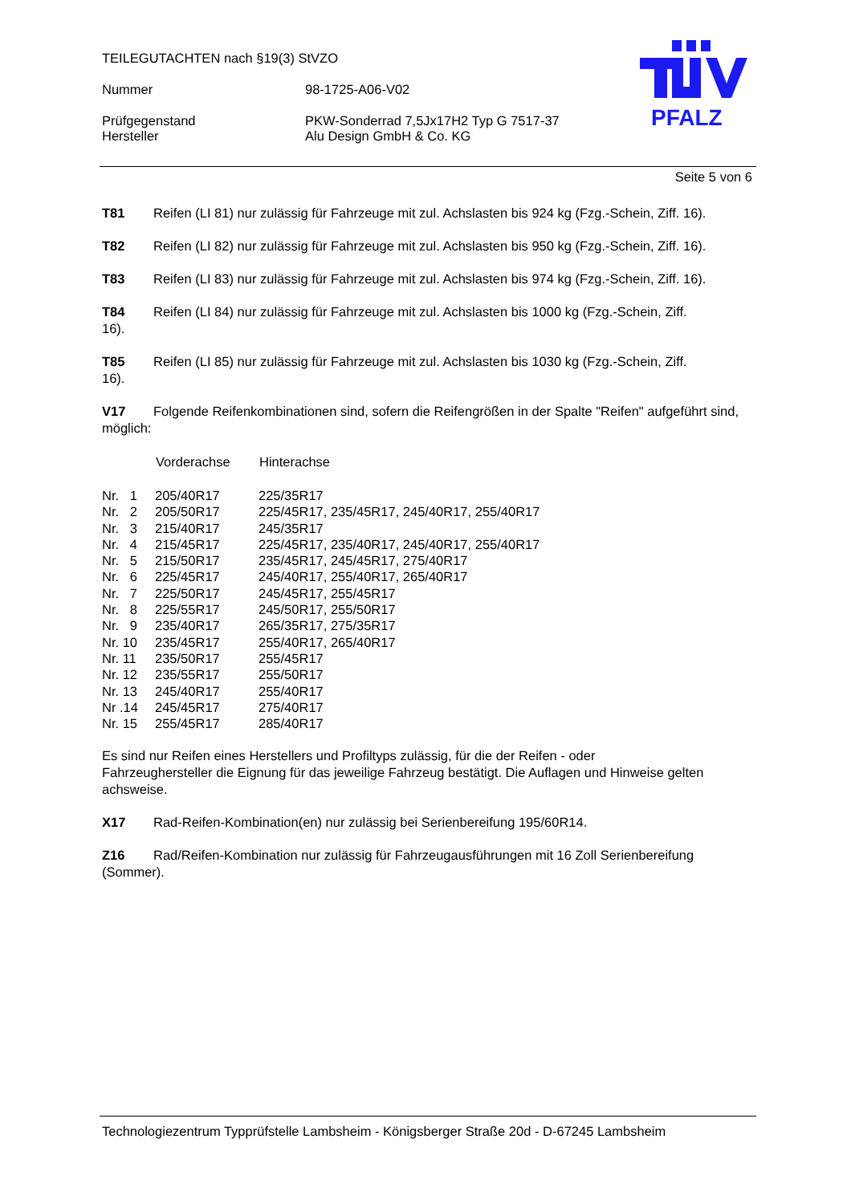TEILEGUTACHTEN nach §19(3) StVZO
Nummer 98-1725-A06-V02
Prüfgegenstand PKW-Sonderrad 7,5Jx17H2 Typ G 7517-37
Hersteller Alu Design GmbH & Co. KG
PFALZ
Seite 5 von 6
T81 Reifen (LI 81) nur zulässig für Fahrzeuge mit zul. Achslasten bis 924 kg (Fzg.-Schein, Ziff. 16).
T82 Reifen (LI 82) nur zulässig für Fahrzeuge mit zul. Achslasten bis 950 kg (Fzg.-Schein, Ziff. 16).
T83 Reifen (LI 83) nur zulässig für Fahrzeuge mit zul. Achslasten bis 974 kg (Fzg.-Schein, Ziff. 16).
T84 Reifen (LI 84) nur zulässig für Fahrzeuge mit zul. Achslasten bis 1000 kg (Fzg.-Schein, Ziff.
16).
T85 Reifen (LI 85) nur zulässig für Fahrzeuge mit zul. Achslasten bis 1030 kg (Fzg.-Schein, Ziff.
16).
V17 Folgende Reifenkombinationen sind, sofern die Reifengrößen in der Spalte "Reifen" aufgeführt sind, möglich:
| | Vorderachse | Hinterachse |
| --- | --- | --- |
| Nr. 1 | 205/40R17 | 225/35R17 |
| Nr. 2 | 205/50R17 | 225/45R17, 235/45R17, 245/40R17, 255/40R17 |
| Nr. 3 | 215/40R17 | 245/35R17 |
| Nr. 4 | 215/45R17 | 225/45R17, 235/40R17, 245/40R17, 255/40R17 |
| Nr. 5 | 215/50R17 | 235/45R17, 245/45R17, 275/40R17 |
| Nr. 6 | 225/45R17 | 245/40R17, 255/40R17, 265/40R17 |
| Nr. 7 | 225/50R17 | 245/45R17, 255/45R17 |
| Nr. 8 | 225/55R17 | 245/50R17, 255/50R17 |
| Nr. 9 | 235/40R17 | 265/35R17, 275/35R17 |
| Nr. 10 | 235/45R17 | 255/40R17, 265/40R17 |
| Nr. 11 | 235/50R17 | 255/45R17 |
| Nr. 12 | 235/55R17 | 255/50R17 |
| Nr. 13 | 245/40R17 | 255/40R17 |
| Nr .14 | 245/45R17 | 275/40R17 |
| Nr. 15 | 255/45R17 | 285/40R17 |
Es sind nur Reifen eines Herstellers und Profiltyps zulässig, für die der Reifen - oder
Fahrzeughersteller die Eignung für das jeweilige Fahrzeug bestätigt. Die Auflagen und Hinweise gelten achsweise.
X17 Rad-Reifen-Kombination(en) nur zulässig bei Serienbereifung 195/60R14.
Z16 Rad/Reifen-Kombination nur zulässig für Fahrzeugausführungen mit 16 Zoll Serienbereifung (Sommer).
Technologiezentrum Typprüfstelle Lambsheim - Königsberger Straße 20d - D-67245 Lambsheim